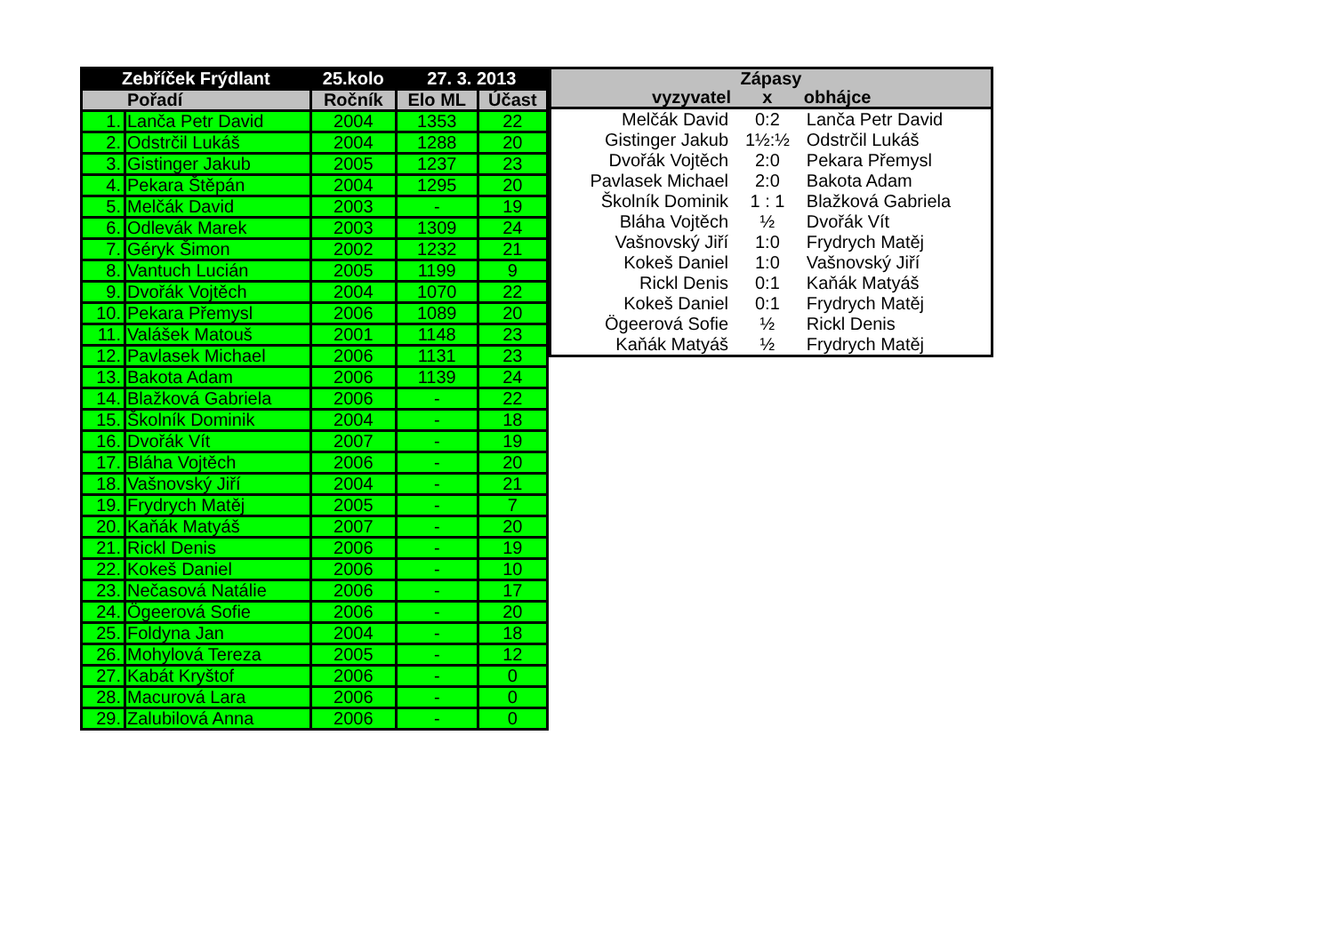| Zebříček Frýdlant | | 25.kolo | 27. 3. 2013 | |
| --- | --- | --- | --- | --- |
| Pořadí | | Ročník | Elo ML | Účast |
| 1. | Lanča Petr David | 2004 | 1353 | 22 |
| 2. | Odstrčil Lukáš | 2004 | 1288 | 20 |
| 3. | Gistinger Jakub | 2005 | 1237 | 23 |
| 4. | Pekara Štěpán | 2004 | 1295 | 20 |
| 5. | Melčák David | 2003 | - | 19 |
| 6. | Odlevák Marek | 2003 | 1309 | 24 |
| 7. | Géryk Šimon | 2002 | 1232 | 21 |
| 8. | Vantuch Lucián | 2005 | 1199 | 9 |
| 9. | Dvořák Vojtěch | 2004 | 1070 | 22 |
| 10. | Pekara Přemysl | 2006 | 1089 | 20 |
| 11. | Valášek Matouš | 2001 | 1148 | 23 |
| 12. | Pavlasek Michael | 2006 | 1131 | 23 |
| 13. | Bakota Adam | 2006 | 1139 | 24 |
| 14. | Blažková Gabriela | 2006 | - | 22 |
| 15. | Školník Dominik | 2004 | - | 18 |
| 16. | Dvořák Vít | 2007 | - | 19 |
| 17. | Bláha Vojtěch | 2006 | - | 20 |
| 18. | Vašnovský Jiří | 2004 | - | 21 |
| 19. | Frydrych Matěj | 2005 | - | 7 |
| 20. | Kaňák Matyáš | 2007 | - | 20 |
| 21. | Rickl Denis | 2006 | - | 19 |
| 22. | Kokeš Daniel | 2006 | - | 10 |
| 23. | Nečasová Natálie | 2006 | - | 17 |
| 24. | Ögeerová Sofie | 2006 | - | 20 |
| 25. | Foldyna Jan | 2004 | - | 18 |
| 26. | Mohylová Tereza | 2005 | - | 12 |
| 27. | Kabát Kryštof | 2006 | - | 0 |
| 28. | Macurová Lara | 2006 | - | 0 |
| 29. | Zalubilová Anna | 2006 | - | 0 |
| Zápasy | | |
| --- | --- | --- |
| vyzyvatel | x | obhájce |
| Melčák David | 0:2 | Lanča Petr David |
| Gistinger Jakub | 1½:½ | Odstrčil Lukáš |
| Dvořák Vojtěch | 2:0 | Pekara Přemysl |
| Pavlasek Michael | 2:0 | Bakota Adam |
| Školník Dominik | 1 : 1 | Blažková Gabriela |
| Bláha Vojtěch | ½ | Dvořák Vít |
| Vašnovský Jiří | 1:0 | Frydrych Matěj |
| Kokeš Daniel | 1:0 | Vašnovský Jiří |
| Rickl Denis | 0:1 | Kaňák Matyáš |
| Kokeš Daniel | 0:1 | Frydrych Matěj |
| Ögeerová Sofie | ½ | Rickl Denis |
| Kaňák Matyáš | ½ | Frydrych Matěj |